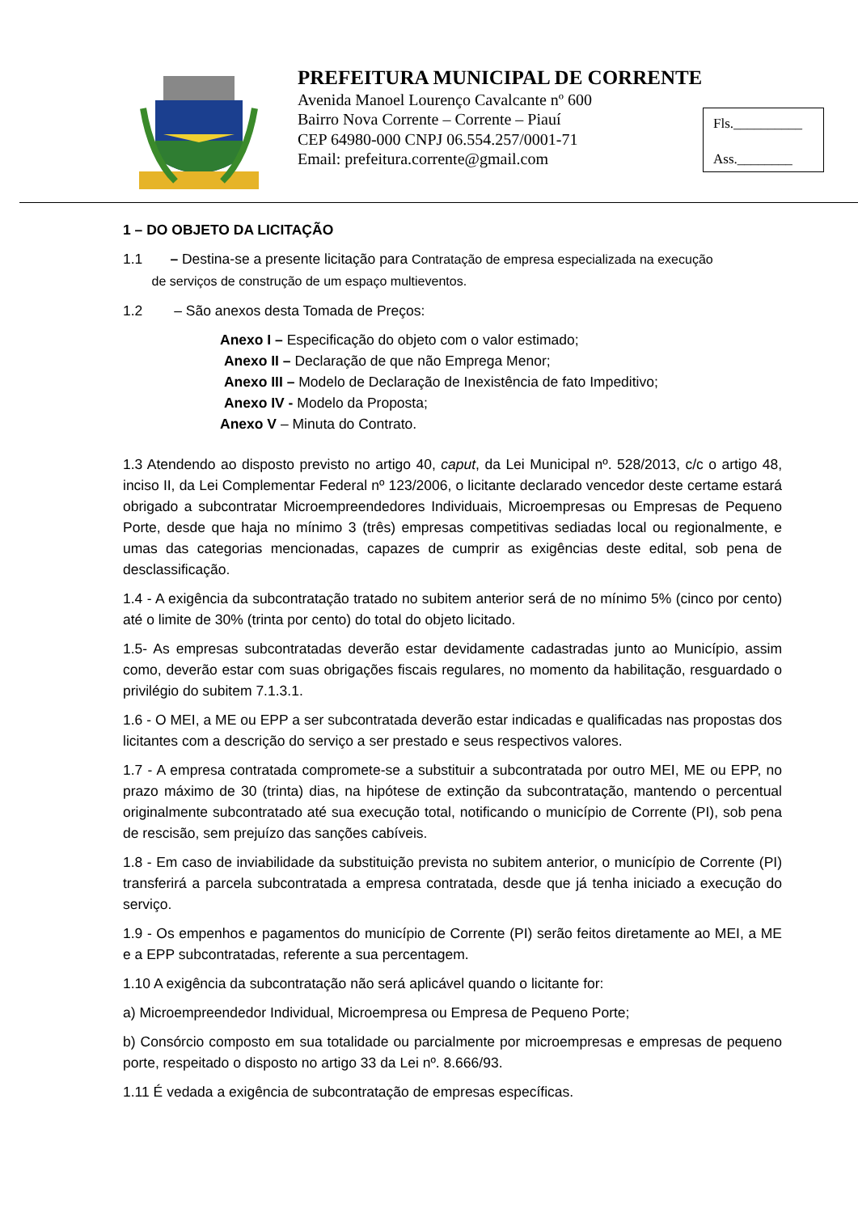PREFEITURA MUNICIPAL DE CORRENTE
Avenida Manoel Lourenço Cavalcante nº 600
Bairro Nova Corrente – Corrente – Piauí
CEP 64980-000 CNPJ 06.554.257/0001-71
Email: prefeitura.corrente@gmail.com
Fls.__________
Ass.________
1 – DO OBJETO DA LICITAÇÃO
1.1 – Destina-se a presente licitação para Contratação de empresa especializada na execução
de serviços de construção de um espaço multieventos.
1.2 – São anexos desta Tomada de Preços:
Anexo I – Especificação do objeto com o valor estimado;
Anexo II – Declaração de que não Emprega Menor;
Anexo III – Modelo de Declaração de Inexistência de fato Impeditivo;
Anexo IV - Modelo da Proposta;
Anexo V – Minuta do Contrato.
1.3 Atendendo ao disposto previsto no artigo 40, caput, da Lei Municipal nº. 528/2013, c/c o artigo 48, inciso II, da Lei Complementar Federal nº 123/2006, o licitante declarado vencedor deste certame estará obrigado a subcontratar Microempreendedores Individuais, Microempresas ou Empresas de Pequeno Porte, desde que haja no mínimo 3 (três) empresas competitivas sediadas local ou regionalmente, e umas das categorias mencionadas, capazes de cumprir as exigências deste edital, sob pena de desclassificação.
1.4 - A exigência da subcontratação tratado no subitem anterior será de no mínimo 5% (cinco por cento) até o limite de 30% (trinta por cento) do total do objeto licitado.
1.5- As empresas subcontratadas deverão estar devidamente cadastradas junto ao Município, assim como, deverão estar com suas obrigações fiscais regulares, no momento da habilitação, resguardado o privilégio do subitem 7.1.3.1.
1.6 - O MEI, a ME ou EPP a ser subcontratada deverão estar indicadas e qualificadas nas propostas dos licitantes com a descrição do serviço a ser prestado e seus respectivos valores.
1.7 - A empresa contratada compromete-se a substituir a subcontratada por outro MEI, ME ou EPP, no prazo máximo de 30 (trinta) dias, na hipótese de extinção da subcontratação, mantendo o percentual originalmente subcontratado até sua execução total, notificando o município de Corrente (PI), sob pena de rescisão, sem prejuízo das sanções cabíveis.
1.8 - Em caso de inviabilidade da substituição prevista no subitem anterior, o município de Corrente (PI) transferirá a parcela subcontratada a empresa contratada, desde que já tenha iniciado a execução do serviço.
1.9 - Os empenhos e pagamentos do município de Corrente (PI) serão feitos diretamente ao MEI, a ME e a EPP subcontratadas, referente a sua percentagem.
1.10 A exigência da subcontratação não será aplicável quando o licitante for:
a) Microempreendedor Individual, Microempresa ou Empresa de Pequeno Porte;
b) Consórcio composto em sua totalidade ou parcialmente por microempresas e empresas de pequeno porte, respeitado o disposto no artigo 33 da Lei nº. 8.666/93.
1.11 É vedada a exigência de subcontratação de empresas específicas.